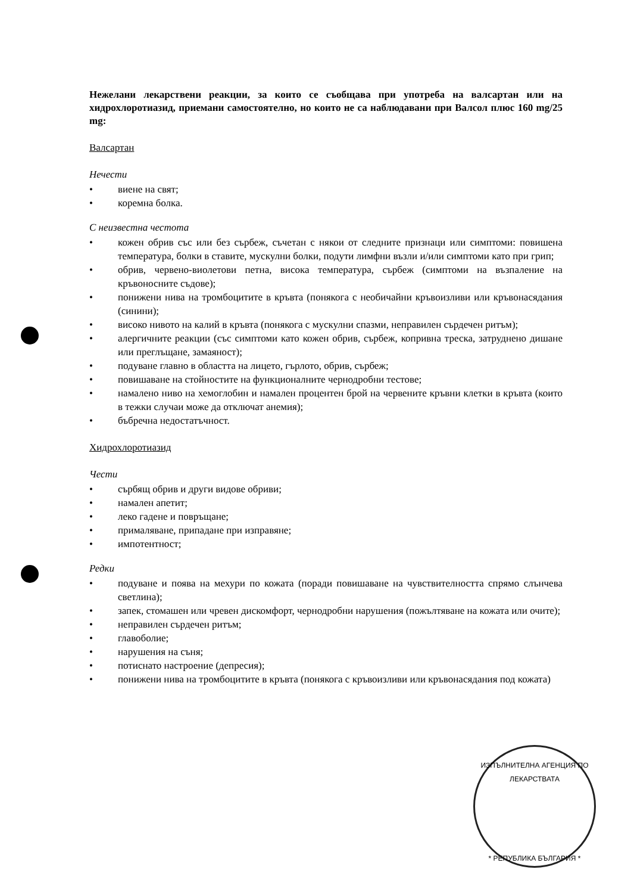Нежелани лекарствени реакции, за които се съобщава при употреба на валсартан или на хидрохлоротиазид, приемани самостоятелно, но които не са наблюдавани при Валсол плюс 160 mg/25 mg:
Валсартан
Нечести
• виене на свят;
• коремна болка.
С неизвестна честота
• кожен обрив със или без сърбеж, съчетан с някои от следните признаци или симптоми: повишена температура, болки в ставите, мускулни болки, подути лимфни възли и/или симптоми като при грип;
• обрив, червено-виолетови петна, висока температура, сърбеж (симптоми на възпаление на кръвоносните съдове);
• понижени нива на тромбоцитите в кръвта (понякога с необичайни кръвоизливи или кръвонасядания (синини);
• високо нивото на калий в кръвта (понякога с мускулни спазми, неправилен сърдечен ритъм);
• алергичните реакции (със симптоми като кожен обрив, сърбеж, копривна треска, затруднено дишане или преглъщане, замаяност);
• подуване главно в областта на лицето, гърлото, обрив, сърбеж;
• повишаване на стойностите на функционалните чернодробни тестове;
• намалено ниво на хемоглобин и намален процентен брой на червените кръвни клетки в кръвта (които в тежки случаи може да отключат анемия);
• бъбречна недостатъчност.
Хидрохлоротиазид
Чести
• сърбящ обрив и други видове обриви;
• намален апетит;
• леко гадене и повръщане;
• прималяване, припадане при изправяне;
• импотентност;
Редки
• подуване и поява на мехури по кожата (поради повишаване на чувствителността спрямо слънчева светлина);
• запек, стомашен или чревен дискомфорт, чернодробни нарушения (пожълтяване на кожата или очите);
• неправилен сърдечен ритъм;
• главоболие;
• нарушения на съня;
• потиснато настроение (депресия);
• понижени нива на тромбоцитите в кръвта (понякога с кръвоизливи или кръвонасядания под кожата)
ИЗПЪЛНИТЕЛНА АГЕНЦИЯ ПО ЛЕКАРСТВАТА
* РЕПУБЛИКА БЪЛГАРИЯ *